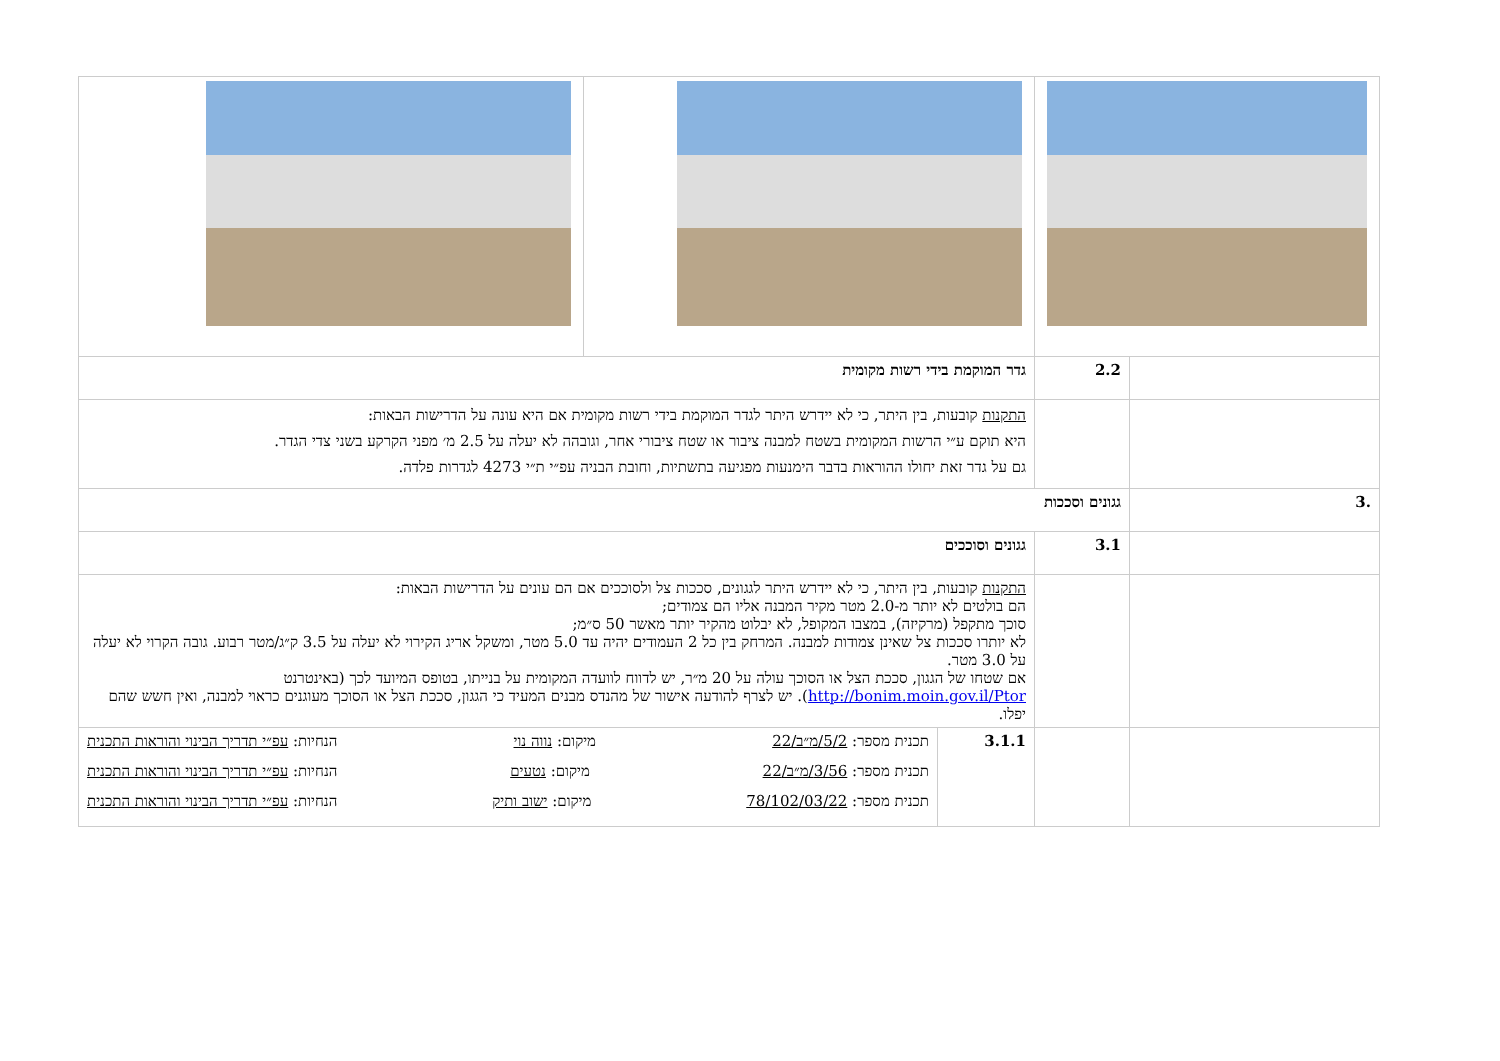| | 2.2 | גדר המוקמת בידי רשות מקומית | | |
| | | התקנות קובעות, בין היתר, כי לא יידרש היתר לגדר המוקמת בידי רשות מקומית אם היא עונה על הדרישות הבאות: היא תוקם ע״י הרשות המקומית בשטח למבנה ציבור או שטח ציבורי אחר, וגובהה לא יעלה על 2.5 מ׳ מפני הקרקע בשני צדי הגדר. גם על גדר זאת יחולו ההוראות בדבר הימנעות מפגיעה בתשתיות, וחובת הבניה עפ״י ת״י 4273 לגדרות פלדה. | | |
| .3 | גגונים וסככות | | | |
| | 3.1 | גגונים וסוככים | | |
| | | התקנות קובעות, בין היתר, כי לא יידרש היתר לגגונים, סככות צל ולסוככים אם הם עונים על הדרישות הבאות: הם בולטים לא יותר מ-2.0 מטר מקיר המבנה אליו הם צמודים; סוכך מתקפל (מרקיזה), במצבו המקופל, לא יבלוט מהקיר יותר מאשר 50 ס״מ; לא יותרו סככות צל שאינן צמודות למבנה. המרחק בין כל 2 העמודים יהיה עד 5.0 מטר, ומשקל אריג הקירוי לא יעלה על 3.5 ק״ג/מטר רבוע. גובה הקרוי לא יעלה על 3.0 מטר. אם שטחו של הגגון, סככת הצל או הסוכך עולה על 20 מ״ר, יש לדווח לוועדה המקומית על בנייתו, בטופס המיועד לכך (באינטרנט http://bonim.moin.gov.il/Ptor ). יש לצרף להודעה אישור של מהנדס מבנים המעיד כי הגגון, סככת הצל או הסוכך מעוגנים כראוי למבנה, ואין חשש שהם יפלו. | | |
| | | 3.1.1 | תכנית מספר: 5/2/מ״ב/22 מיקום: נווה נוי הנחיות: עפ״י תדריך הבינוי והוראות התכנית תכנית מספר: 3/56/מ״ב/22 מיקום: נטעים הנחיות: עפ״י תדריך הבינוי והוראות התכנית תכנית מספר: 78/102/03/22 מיקום: ישוב ותיק הנחיות: עפ״י תדריך הבינוי והוראות התכנית | |